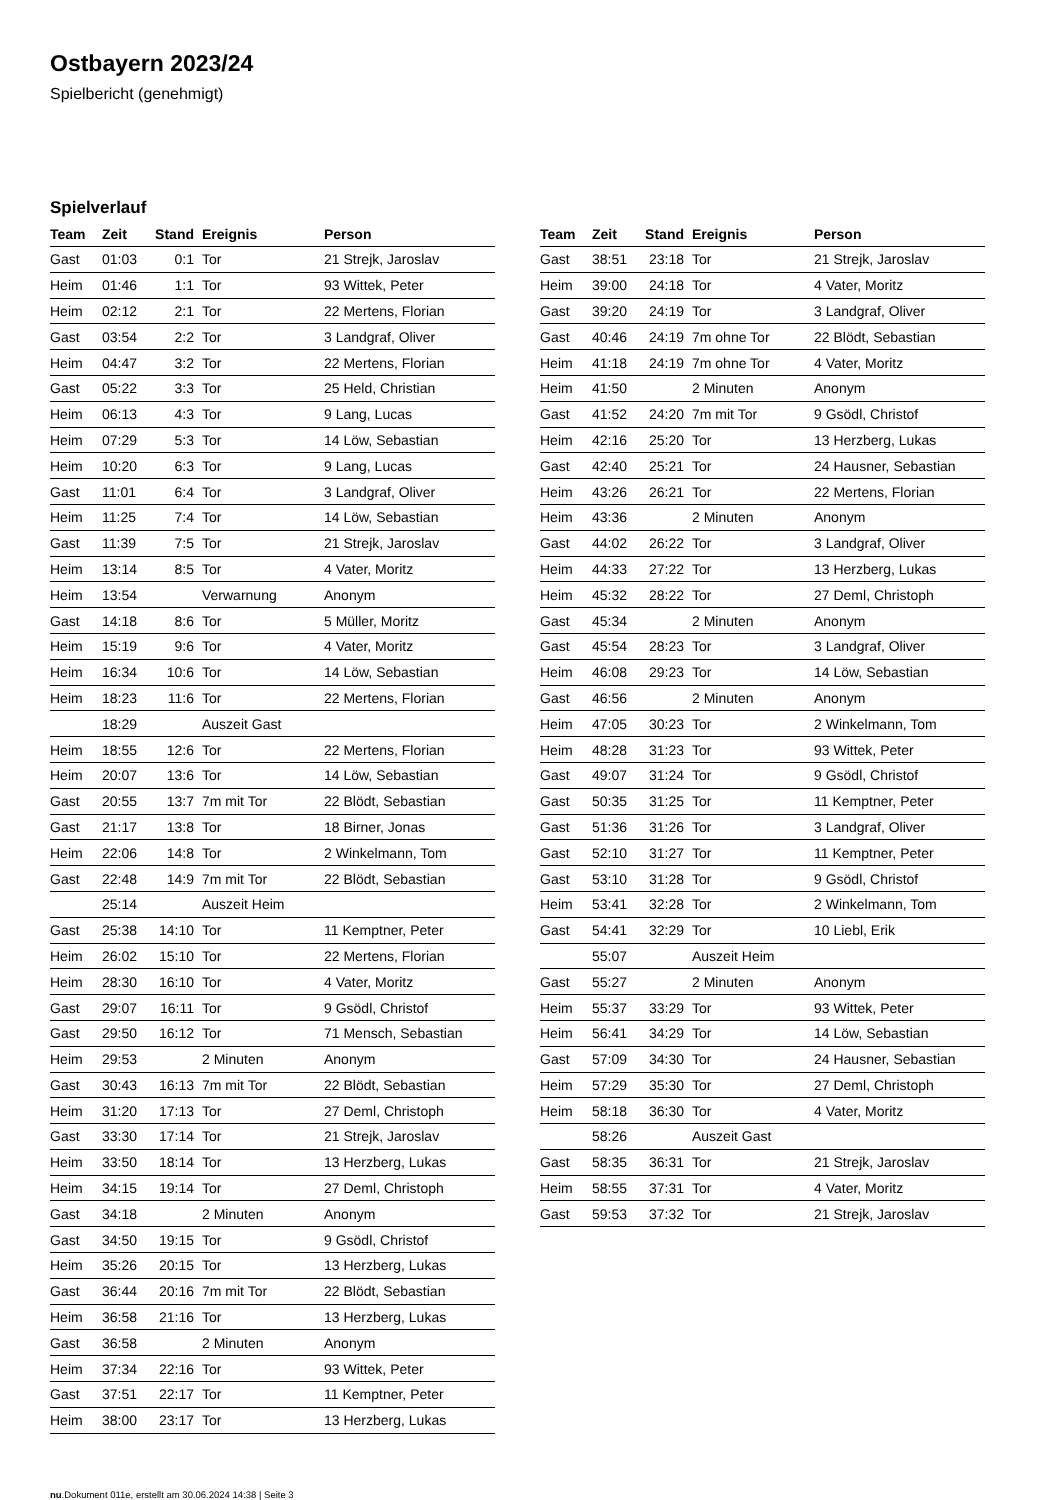Ostbayern 2023/24
Spielbericht (genehmigt)
Spielverlauf
| Team | Zeit | Stand | Ereignis | Person |
| --- | --- | --- | --- | --- |
| Gast | 01:03 | 0:1 | Tor | 21 Strejk, Jaroslav |
| Heim | 01:46 | 1:1 | Tor | 93 Wittek, Peter |
| Heim | 02:12 | 2:1 | Tor | 22 Mertens, Florian |
| Gast | 03:54 | 2:2 | Tor | 3 Landgraf, Oliver |
| Heim | 04:47 | 3:2 | Tor | 22 Mertens, Florian |
| Gast | 05:22 | 3:3 | Tor | 25 Held, Christian |
| Heim | 06:13 | 4:3 | Tor | 9 Lang, Lucas |
| Heim | 07:29 | 5:3 | Tor | 14 Löw, Sebastian |
| Heim | 10:20 | 6:3 | Tor | 9 Lang, Lucas |
| Gast | 11:01 | 6:4 | Tor | 3 Landgraf, Oliver |
| Heim | 11:25 | 7:4 | Tor | 14 Löw, Sebastian |
| Gast | 11:39 | 7:5 | Tor | 21 Strejk, Jaroslav |
| Heim | 13:14 | 8:5 | Tor | 4 Vater, Moritz |
| Heim | 13:54 | | Verwarnung | Anonym |
| Gast | 14:18 | 8:6 | Tor | 5 Müller, Moritz |
| Heim | 15:19 | 9:6 | Tor | 4 Vater, Moritz |
| Heim | 16:34 | 10:6 | Tor | 14 Löw, Sebastian |
| Heim | 18:23 | 11:6 | Tor | 22 Mertens, Florian |
| | 18:29 | | Auszeit Gast | |
| Heim | 18:55 | 12:6 | Tor | 22 Mertens, Florian |
| Heim | 20:07 | 13:6 | Tor | 14 Löw, Sebastian |
| Gast | 20:55 | 13:7 | 7m mit Tor | 22 Blödt, Sebastian |
| Gast | 21:17 | 13:8 | Tor | 18 Birner, Jonas |
| Heim | 22:06 | 14:8 | Tor | 2 Winkelmann, Tom |
| Gast | 22:48 | 14:9 | 7m mit Tor | 22 Blödt, Sebastian |
| | 25:14 | | Auszeit Heim | |
| Gast | 25:38 | 14:10 | Tor | 11 Kemptner, Peter |
| Heim | 26:02 | 15:10 | Tor | 22 Mertens, Florian |
| Heim | 28:30 | 16:10 | Tor | 4 Vater, Moritz |
| Gast | 29:07 | 16:11 | Tor | 9 Gsödl, Christof |
| Gast | 29:50 | 16:12 | Tor | 71 Mensch, Sebastian |
| Heim | 29:53 | | 2 Minuten | Anonym |
| Gast | 30:43 | 16:13 | 7m mit Tor | 22 Blödt, Sebastian |
| Heim | 31:20 | 17:13 | Tor | 27 Deml, Christoph |
| Gast | 33:30 | 17:14 | Tor | 21 Strejk, Jaroslav |
| Heim | 33:50 | 18:14 | Tor | 13 Herzberg, Lukas |
| Heim | 34:15 | 19:14 | Tor | 27 Deml, Christoph |
| Gast | 34:18 | | 2 Minuten | Anonym |
| Gast | 34:50 | 19:15 | Tor | 9 Gsödl, Christof |
| Heim | 35:26 | 20:15 | Tor | 13 Herzberg, Lukas |
| Gast | 36:44 | 20:16 | 7m mit Tor | 22 Blödt, Sebastian |
| Heim | 36:58 | 21:16 | Tor | 13 Herzberg, Lukas |
| Gast | 36:58 | | 2 Minuten | Anonym |
| Heim | 37:34 | 22:16 | Tor | 93 Wittek, Peter |
| Gast | 37:51 | 22:17 | Tor | 11 Kemptner, Peter |
| Heim | 38:00 | 23:17 | Tor | 13 Herzberg, Lukas |
| Team | Zeit | Stand | Ereignis | Person |
| --- | --- | --- | --- | --- |
| Gast | 38:51 | 23:18 | Tor | 21 Strejk, Jaroslav |
| Heim | 39:00 | 24:18 | Tor | 4 Vater, Moritz |
| Gast | 39:20 | 24:19 | Tor | 3 Landgraf, Oliver |
| Gast | 40:46 | 24:19 | 7m ohne Tor | 22 Blödt, Sebastian |
| Heim | 41:18 | 24:19 | 7m ohne Tor | 4 Vater, Moritz |
| Heim | 41:50 | | 2 Minuten | Anonym |
| Gast | 41:52 | 24:20 | 7m mit Tor | 9 Gsödl, Christof |
| Heim | 42:16 | 25:20 | Tor | 13 Herzberg, Lukas |
| Gast | 42:40 | 25:21 | Tor | 24 Hausner, Sebastian |
| Heim | 43:26 | 26:21 | Tor | 22 Mertens, Florian |
| Heim | 43:36 | | 2 Minuten | Anonym |
| Gast | 44:02 | 26:22 | Tor | 3 Landgraf, Oliver |
| Heim | 44:33 | 27:22 | Tor | 13 Herzberg, Lukas |
| Heim | 45:32 | 28:22 | Tor | 27 Deml, Christoph |
| Gast | 45:34 | | 2 Minuten | Anonym |
| Gast | 45:54 | 28:23 | Tor | 3 Landgraf, Oliver |
| Heim | 46:08 | 29:23 | Tor | 14 Löw, Sebastian |
| Gast | 46:56 | | 2 Minuten | Anonym |
| Heim | 47:05 | 30:23 | Tor | 2 Winkelmann, Tom |
| Heim | 48:28 | 31:23 | Tor | 93 Wittek, Peter |
| Gast | 49:07 | 31:24 | Tor | 9 Gsödl, Christof |
| Gast | 50:35 | 31:25 | Tor | 11 Kemptner, Peter |
| Gast | 51:36 | 31:26 | Tor | 3 Landgraf, Oliver |
| Gast | 52:10 | 31:27 | Tor | 11 Kemptner, Peter |
| Gast | 53:10 | 31:28 | Tor | 9 Gsödl, Christof |
| Heim | 53:41 | 32:28 | Tor | 2 Winkelmann, Tom |
| Gast | 54:41 | 32:29 | Tor | 10 Liebl, Erik |
| | 55:07 | | Auszeit Heim | |
| Gast | 55:27 | | 2 Minuten | Anonym |
| Heim | 55:37 | 33:29 | Tor | 93 Wittek, Peter |
| Heim | 56:41 | 34:29 | Tor | 14 Löw, Sebastian |
| Gast | 57:09 | 34:30 | Tor | 24 Hausner, Sebastian |
| Heim | 57:29 | 35:30 | Tor | 27 Deml, Christoph |
| Heim | 58:18 | 36:30 | Tor | 4 Vater, Moritz |
| | 58:26 | | Auszeit Gast | |
| Gast | 58:35 | 36:31 | Tor | 21 Strejk, Jaroslav |
| Heim | 58:55 | 37:31 | Tor | 4 Vater, Moritz |
| Gast | 59:53 | 37:32 | Tor | 21 Strejk, Jaroslav |
nu.Dokument 011e, erstellt am 30.06.2024 14:38 | Seite 3